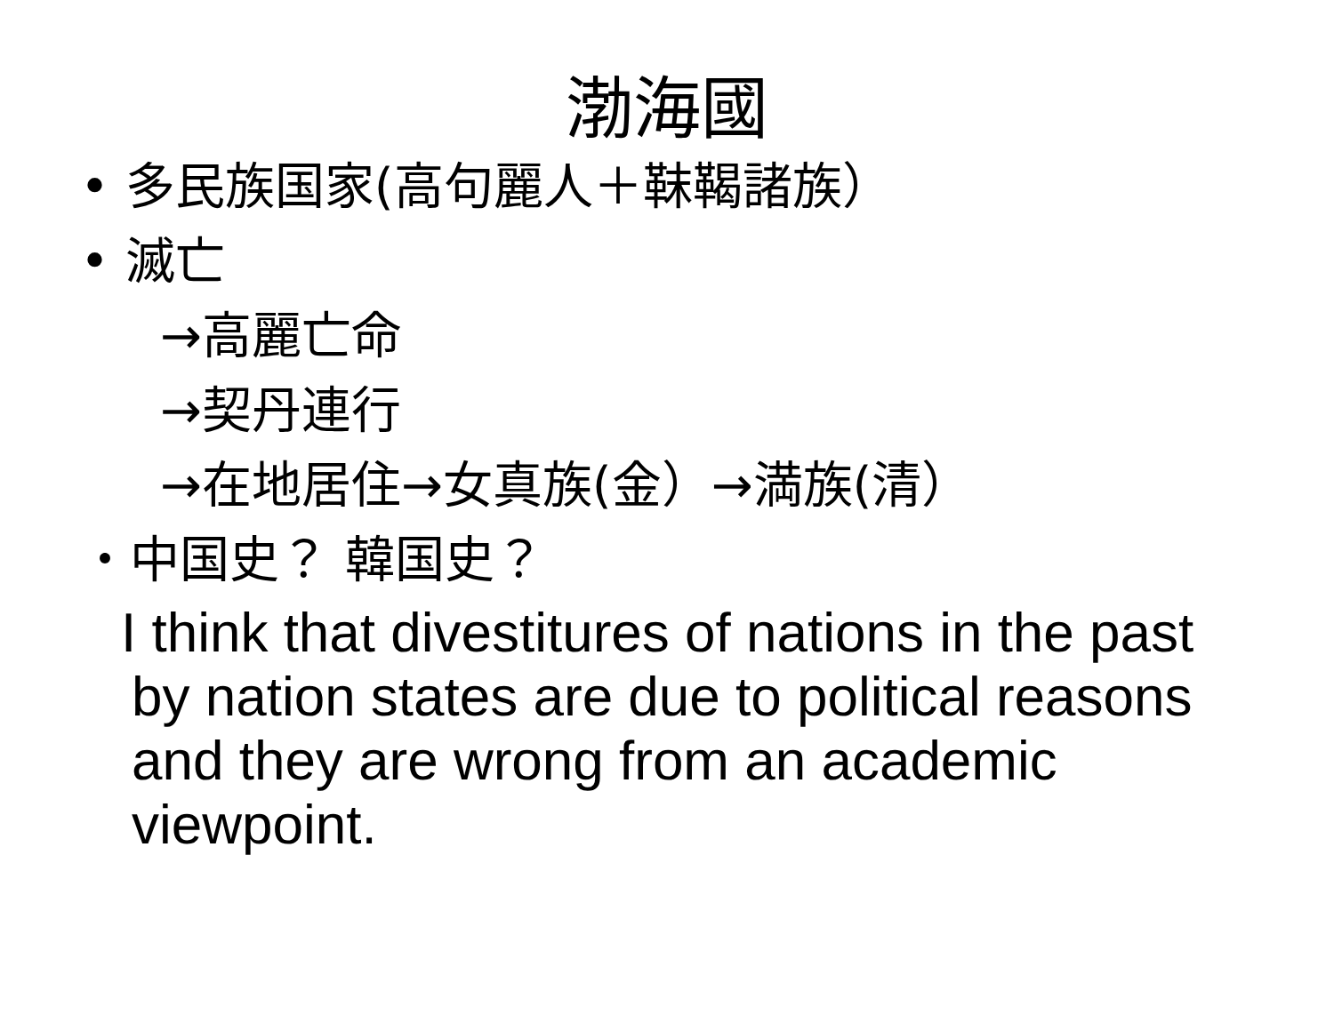渤海國
• 多民族国家(高句麗人＋靺鞨諸族）
• 滅亡
→高麗亡命
→契丹連行
→在地居住→女真族(金）→満族(清）
・中国史？ 韓国史？
I think that divestitures of nations in the past by nation states are due to political reasons and they are wrong from an academic viewpoint.